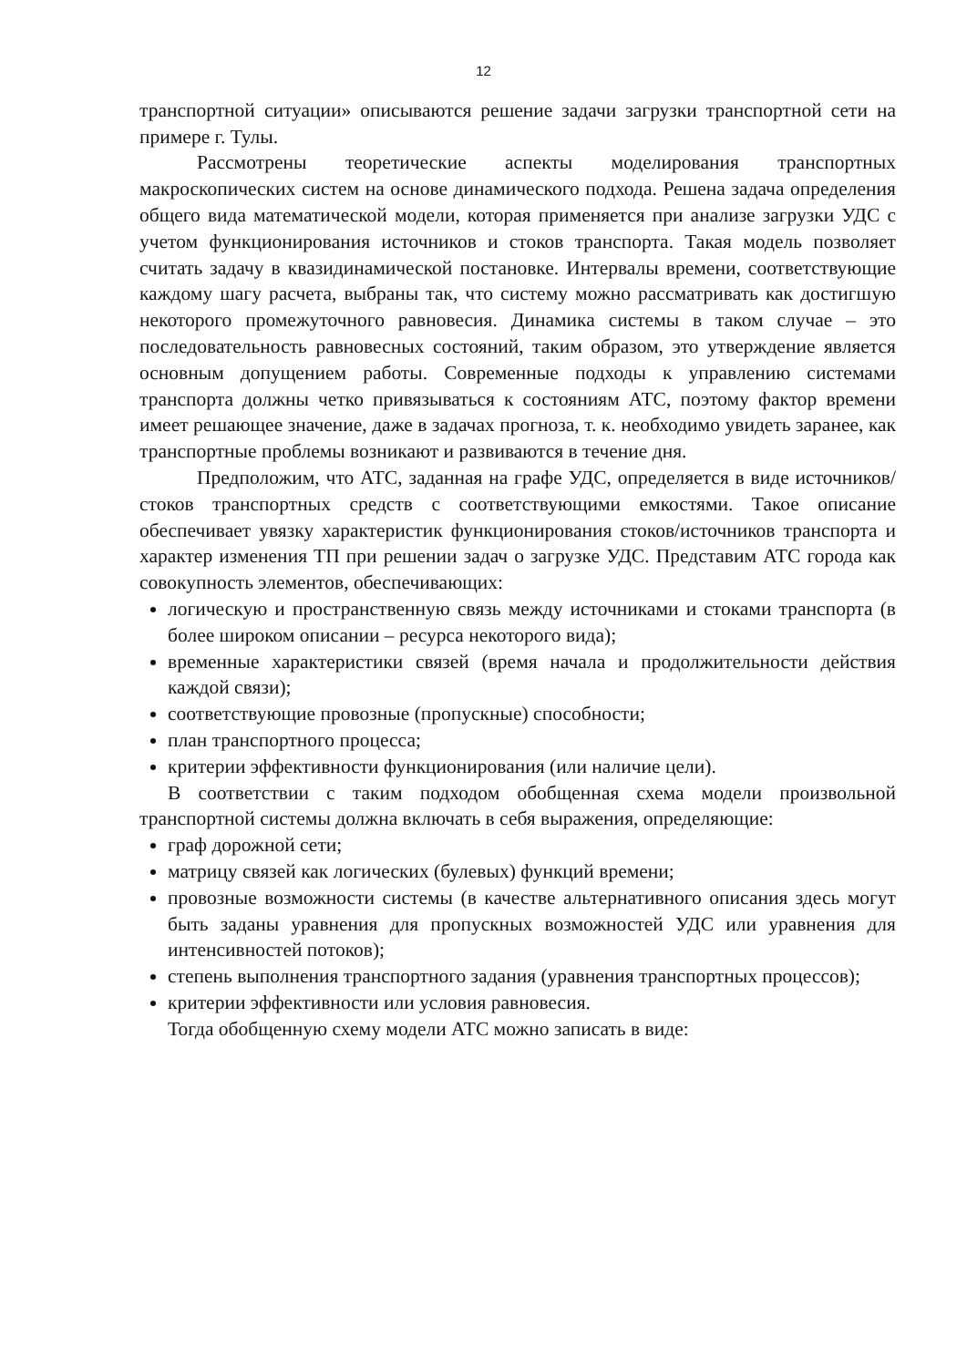12
транспортной ситуации» описываются решение задачи загрузки транспортной сети на примере г. Тулы.
Рассмотрены теоретические аспекты моделирования транспортных макроскопических систем на основе динамического подхода. Решена задача определения общего вида математической модели, которая применяется при анализе загрузки УДС с учетом функционирования источников и стоков транспорта. Такая модель позволяет считать задачу в квазидинамической постановке. Интервалы времени, соответствующие каждому шагу расчета, выбраны так, что систему можно рассматривать как достигшую некоторого промежуточного равновесия. Динамика системы в таком случае – это последовательность равновесных состояний, таким образом, это утверждение является основным допущением работы. Современные подходы к управлению системами транспорта должны четко привязываться к состояниям АТС, поэтому фактор времени имеет решающее значение, даже в задачах прогноза, т. к. необходимо увидеть заранее, как транспортные проблемы возникают и развиваются в течение дня.
Предположим, что АТС, заданная на графе УДС, определяется в виде источников/стоков транспортных средств с соответствующими емкостями. Такое описание обеспечивает увязку характеристик функционирования стоков/источников транспорта и характер изменения ТП при решении задач о загрузке УДС. Представим АТС города как совокупность элементов, обеспечивающих:
логическую и пространственную связь между источниками и стоками транспорта (в более широком описании – ресурса некоторого вида);
временные характеристики связей (время начала и продолжительности действия каждой связи);
соответствующие провозные (пропускные) способности;
план транспортного процесса;
критерии эффективности функционирования (или наличие цели).
В соответствии с таким подходом обобщенная схема модели произвольной транспортной системы должна включать в себя выражения, определяющие:
граф дорожной сети;
матрицу связей как логических (булевых) функций времени;
провозные возможности системы (в качестве альтернативного описания здесь могут быть заданы уравнения для пропускных возможностей УДС или уравнения для интенсивностей потоков);
степень выполнения транспортного задания (уравнения транспортных процессов);
критерии эффективности или условия равновесия.
Тогда обобщенную схему модели АТС можно записать в виде: